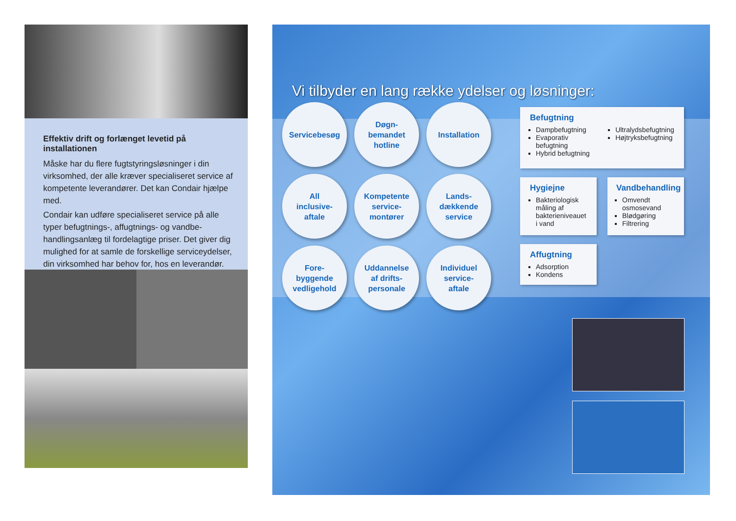Effektiv drift og forlænget levetid på installationen
Måske har du flere fugtstyringsløsninger i din virksomhed, der alle kræver specialiseret service af kompetente leverandører. Det kan Condair hjælpe med.
Condair kan udføre specialiseret service på alle typer befugtnings-, affugtnings- og vandbe­handlingsanlæg til fordelagtige priser. Det giver dig mulighed for at samle de forskellige serviceydelser, din virksomhed har behov for, hos en leverandør.
Vi tilbyder en lang række ydelser og løsninger:
Servicebesøg
Døgn-
bemandet
hotline
Installation
All
inclusive-
aftale
Kompetente
service-
montører
Lands-
dækkende
service
Fore-
byggende
vedligehold
Uddannelse
af drifts-
personale
Individuel
service-
aftale
Befugtning
Dampbefugtning
Evaporativ befugtning
Hybrid befugtning
Ultralydsbefugtning
Højtryksbefugtning
Hygiejne
Bakteriologisk måling af bakterieniveauet i vand
Vandbehandling
Omvendt osmosevand
Blødgøring
Filtrering
Affugtning
Adsorption
Kondens